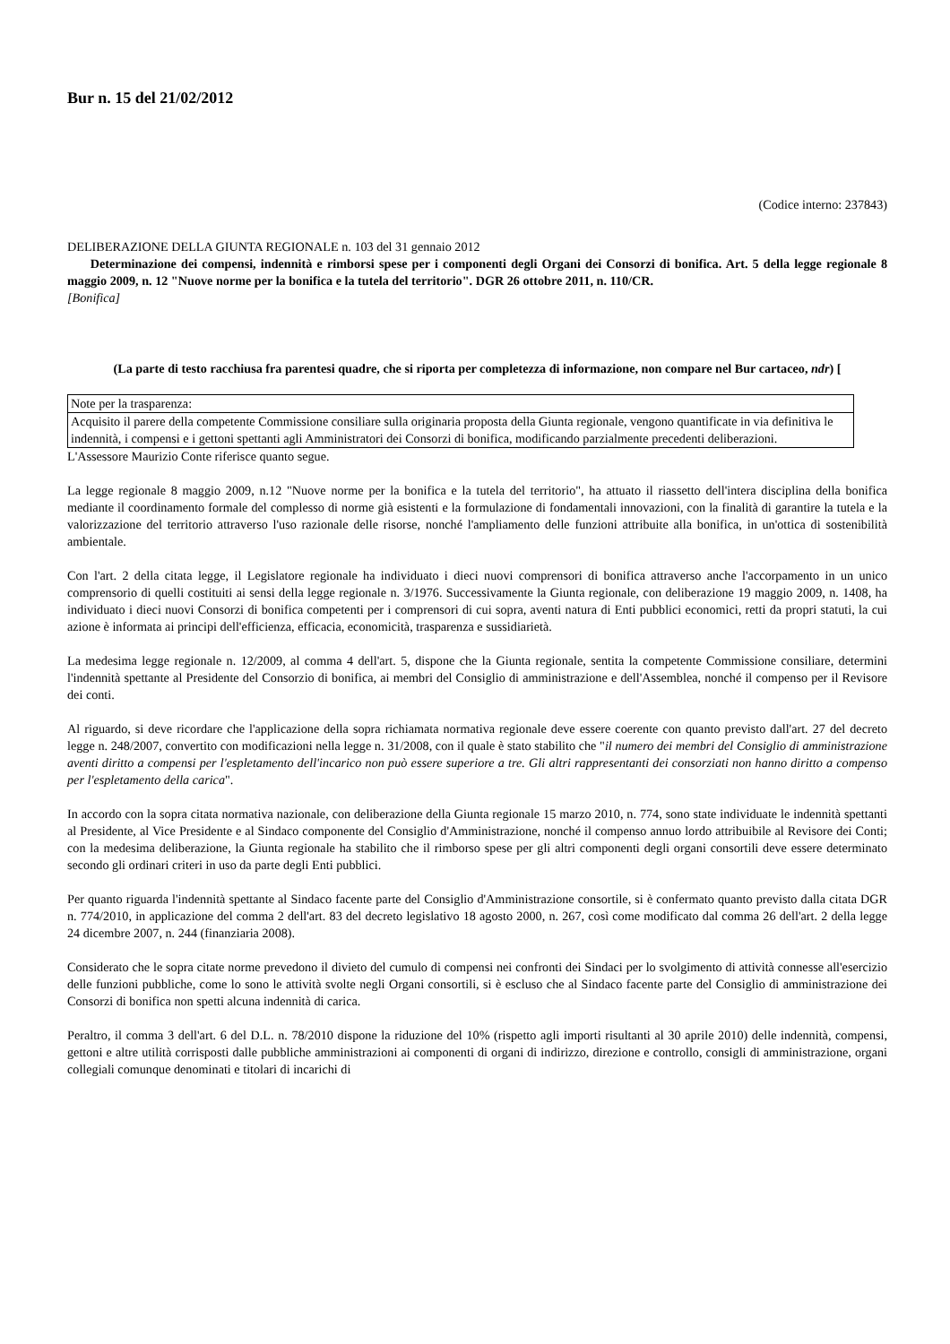Bur n. 15 del 21/02/2012
(Codice interno: 237843)
DELIBERAZIONE DELLA GIUNTA REGIONALE n. 103 del 31 gennaio 2012
Determinazione dei compensi, indennità e rimborsi spese per i componenti degli Organi dei Consorzi di bonifica. Art. 5 della legge regionale 8 maggio 2009, n. 12 "Nuove norme per la bonifica e la tutela del territorio". DGR 26 ottobre 2011, n. 110/CR.
[Bonifica]
(La parte di testo racchiusa fra parentesi quadre, che si riporta per completezza di informazione, non compare nel Bur cartaceo, ndr) [
| Note per la trasparenza: |
| Acquisito il parere della competente Commissione consiliare sulla originaria proposta della Giunta regionale, vengono quantificate in via definitiva le indennità, i compensi e i gettoni spettanti agli Amministratori dei Consorzi di bonifica, modificando parzialmente precedenti deliberazioni. |
L'Assessore Maurizio Conte riferisce quanto segue.
La legge regionale 8 maggio 2009, n.12 "Nuove norme per la bonifica e la tutela del territorio", ha attuato il riassetto dell'intera disciplina della bonifica mediante il coordinamento formale del complesso di norme già esistenti e la formulazione di fondamentali innovazioni, con la finalità di garantire la tutela e la valorizzazione del territorio attraverso l'uso razionale delle risorse, nonché l'ampliamento delle funzioni attribuite alla bonifica, in un'ottica di sostenibilità ambientale.
Con l'art. 2 della citata legge, il Legislatore regionale ha individuato i dieci nuovi comprensori di bonifica attraverso anche l'accorpamento in un unico comprensorio di quelli costituiti ai sensi della legge regionale n. 3/1976. Successivamente la Giunta regionale, con deliberazione 19 maggio 2009, n. 1408, ha individuato i dieci nuovi Consorzi di bonifica competenti per i comprensori di cui sopra, aventi natura di Enti pubblici economici, retti da propri statuti, la cui azione è informata ai principi dell'efficienza, efficacia, economicità, trasparenza e sussidiarietà.
La medesima legge regionale n. 12/2009, al comma 4 dell'art. 5, dispone che la Giunta regionale, sentita la competente Commissione consiliare, determini l'indennità spettante al Presidente del Consorzio di bonifica, ai membri del Consiglio di amministrazione e dell'Assemblea, nonché il compenso per il Revisore dei conti.
Al riguardo, si deve ricordare che l'applicazione della sopra richiamata normativa regionale deve essere coerente con quanto previsto dall'art. 27 del decreto legge n. 248/2007, convertito con modificazioni nella legge n. 31/2008, con il quale è stato stabilito che "il numero dei membri del Consiglio di amministrazione aventi diritto a compensi per l'espletamento dell'incarico non può essere superiore a tre. Gli altri rappresentanti dei consorziati non hanno diritto a compenso per l'espletamento della carica".
In accordo con la sopra citata normativa nazionale, con deliberazione della Giunta regionale 15 marzo 2010, n. 774, sono state individuate le indennità spettanti al Presidente, al Vice Presidente e al Sindaco componente del Consiglio d'Amministrazione, nonché il compenso annuo lordo attribuibile al Revisore dei Conti; con la medesima deliberazione, la Giunta regionale ha stabilito che il rimborso spese per gli altri componenti degli organi consortili deve essere determinato secondo gli ordinari criteri in uso da parte degli Enti pubblici.
Per quanto riguarda l'indennità spettante al Sindaco facente parte del Consiglio d'Amministrazione consortile, si è confermato quanto previsto dalla citata DGR n. 774/2010, in applicazione del comma 2 dell'art. 83 del decreto legislativo 18 agosto 2000, n. 267, così come modificato dal comma 26 dell'art. 2 della legge 24 dicembre 2007, n. 244 (finanziaria 2008).
Considerato che le sopra citate norme prevedono il divieto del cumulo di compensi nei confronti dei Sindaci per lo svolgimento di attività connesse all'esercizio delle funzioni pubbliche, come lo sono le attività svolte negli Organi consortili, si è escluso che al Sindaco facente parte del Consiglio di amministrazione dei Consorzi di bonifica non spetti alcuna indennità di carica.
Peraltro, il comma 3 dell'art. 6 del D.L. n. 78/2010 dispone la riduzione del 10% (rispetto agli importi risultanti al 30 aprile 2010) delle indennità, compensi, gettoni e altre utilità corrisposti dalle pubbliche amministrazioni ai componenti di organi di indirizzo, direzione e controllo, consigli di amministrazione, organi collegiali comunque denominati e titolari di incarichi di